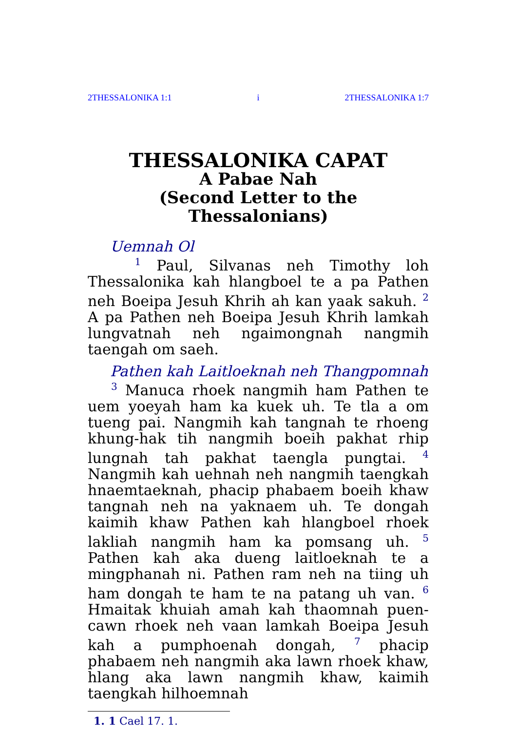2THESSALONIKA 1:1 i 2THESSALONIKA 1:7
THESSALONIKA CAPAT
A Pabae Nah
(Second Letter to the
Thessalonians)
Uemnah Ol
<sup>1</sup> Paul, Silvanas neh Timothy loh Thessalonika kah hlangboel te a pa Pathen neh Boeipa Jesuh Khrih ah kan yaak sakuh. <sup>2</sup> A pa Pathen neh Boeipa Jesuh Khrih lamkah lungvatnah neh ngaimongnah nangmih taengah om saeh.
Pathen kah Laitloeknah neh Thangpomnah
<sup>3</sup> Manuca rhoek nangmih ham Pathen te uem yoeyah ham ka kuek uh. Te tla a om tueng pai. Nangmih kah tangnah te rhoeng khung-hak tih nangmih boeih pakhat rhip lungnah tah pakhat taengla pungtai. <sup>4</sup> Nangmih kah uehnah neh nangmih taengkah hnaemtaeknah, phacip phabaem boeih khaw tangnah neh na yaknaem uh. Te dongah kaimih khaw Pathen kah hlangboel rhoek lakliah nangmih ham ka pomsang uh. <sup>5</sup> Pathen kah aka dueng laitloeknah te a mingphanah ni. Pathen ram neh na tiing uh ham dongah te ham te na patang uh van. <sup>6</sup> Hmaitak khuiah amah kah thaomnah puen-cawn rhoek neh vaan lamkah Boeipa Jesuh kah a pumphoenah dongah, <sup>7</sup> phacip phabaem neh nangmih aka lawn rhoek khaw, hlang aka lawn nangmih khaw, kaimih taengkah hilhoemnah
1. 1 Cael 17. 1.